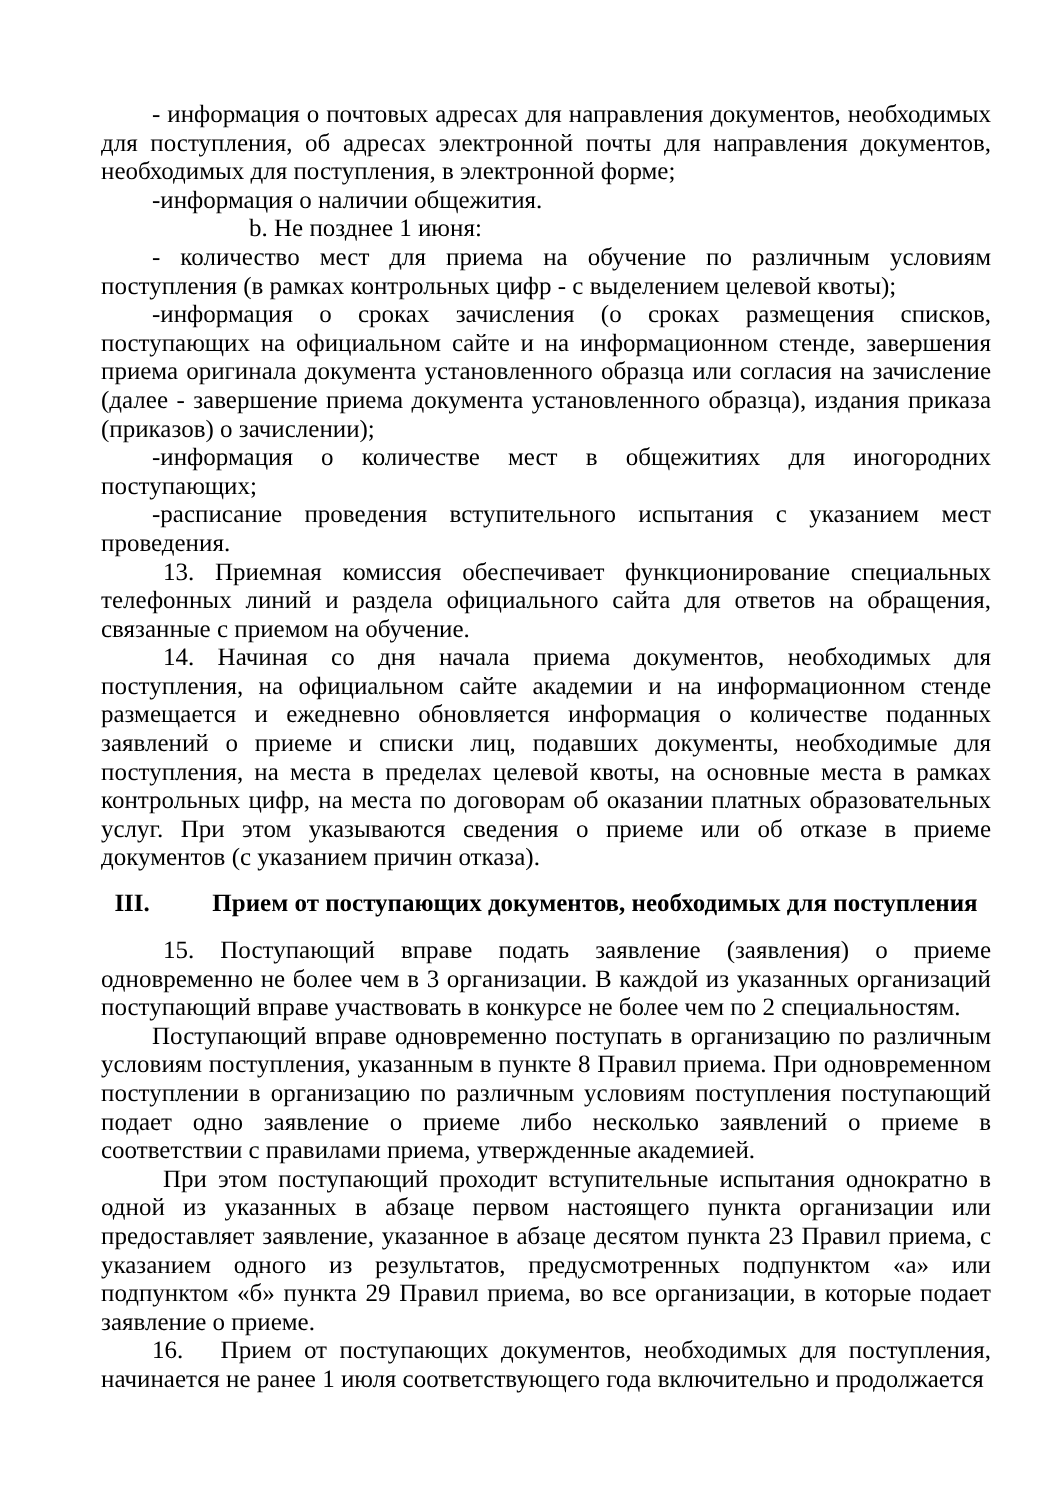- информация о почтовых адресах для направления документов, необходимых для поступления, об адресах электронной почты для направления документов, необходимых для поступления, в электронной форме;
-информация о наличии общежития.
b. Не позднее 1 июня:
- количество мест для приема на обучение по различным условиям поступления (в рамках контрольных цифр - с выделением целевой квоты);
-информация о сроках зачисления (о сроках размещения списков, поступающих на официальном сайте и на информационном стенде, завершения приема оригинала документа установленного образца или согласия на зачисление (далее - завершение приема документа установленного образца), издания приказа (приказов) о зачислении);
-информация о количестве мест в общежитиях для иногородних поступающих;
-расписание проведения вступительного испытания с указанием мест проведения.
13. Приемная комиссия обеспечивает функционирование специальных телефонных линий и раздела официального сайта для ответов на обращения, связанные с приемом на обучение.
14. Начиная со дня начала приема документов, необходимых для поступления, на официальном сайте академии и на информационном стенде размещается и ежедневно обновляется информация о количестве поданных заявлений о приеме и списки лиц, подавших документы, необходимые для поступления, на места в пределах целевой квоты, на основные места в рамках контрольных цифр, на места по договорам об оказании платных образовательных услуг. При этом указываются сведения о приеме или об отказе в приеме документов (с указанием причин отказа).
III. Прием от поступающих документов, необходимых для поступления
15. Поступающий вправе подать заявление (заявления) о приеме одновременно не более чем в 3 организации. В каждой из указанных организаций поступающий вправе участвовать в конкурсе не более чем по 2 специальностям.
Поступающий вправе одновременно поступать в организацию по различным условиям поступления, указанным в пункте 8 Правил приема. При одновременном поступлении в организацию по различным условиям поступления поступающий подает одно заявление о приеме либо несколько заявлений о приеме в соответствии с правилами приема, утвержденные академией.
При этом поступающий проходит вступительные испытания однократно в одной из указанных в абзаце первом настоящего пункта организации или предоставляет заявление, указанное в абзаце десятом пункта 23 Правил приема, с указанием одного из результатов, предусмотренных подпунктом «а» или подпунктом «б» пункта 29 Правил приема, во все организации, в которые подает заявление о приеме.
16. Прием от поступающих документов, необходимых для поступления, начинается не ранее 1 июля соответствующего года включительно и продолжается